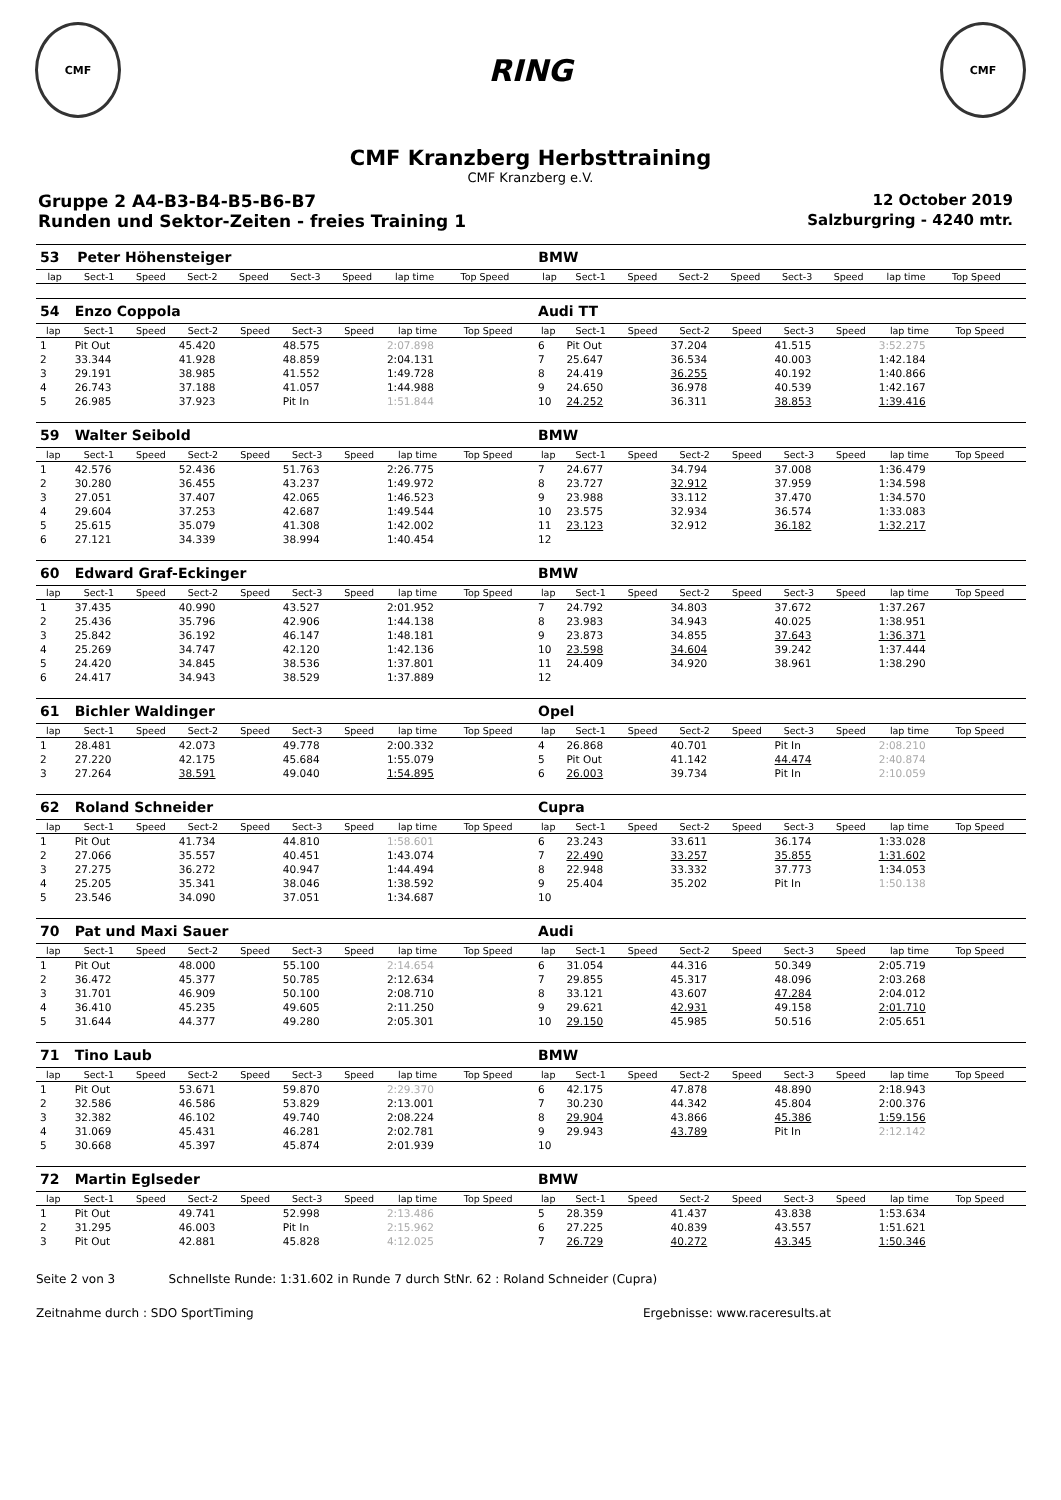CMF
RING
CMF
CMF Kranzberg Herbsttraining
CMF Kranzberg e.V.
Gruppe 2 A4-B3-B4-B5-B6-B7 12 October 2019
Runden und Sektor-Zeiten - freies Training 1 Salzburgring - 4240 mtr.
| 53 | Peter Höhensteiger | | | | | | | | | BMW | | | | | | | | | |
| lap | Sect-1 | Speed | Sect-2 | Speed | Sect-3 | Speed | lap time | Top Speed | | lap | Sect-1 | Speed | Sect-2 | Speed | Sect-3 | Speed | lap time | Top Speed | |
| 54 | Enzo Coppola | | | | | | | | | Audi TT | | | | | | | | | |
| lap | Sect-1 | Speed | Sect-2 | Speed | Sect-3 | Speed | lap time | Top Speed | | lap | Sect-1 | Speed | Sect-2 | Speed | Sect-3 | Speed | lap time | Top Speed | |
| 1 | Pit Out | | 45.420 | | 48.575 | | 2:07.898 | | | 6 | Pit Out | | 37.204 | | 41.515 | | 3:52.275 | | |
| 2 | 33.344 | | 41.928 | | 48.859 | | 2:04.131 | | | 7 | 25.647 | | 36.534 | | 40.003 | | 1:42.184 | | |
| 3 | 29.191 | | 38.985 | | 41.552 | | 1:49.728 | | | 8 | 24.419 | | 36.255 | | 40.192 | | 1:40.866 | | |
| 4 | 26.743 | | 37.188 | | 41.057 | | 1:44.988 | | | 9 | 24.650 | | 36.978 | | 40.539 | | 1:42.167 | | |
| 5 | 26.985 | | 37.923 | | Pit In | | 1:51.844 | | | 10 | 24.252 | | 36.311 | | 38.853 | | 1:39.416 | | |
| 59 | Walter Seibold | | | | | | | | | BMW | | | | | | | | | |
| lap | Sect-1 | Speed | Sect-2 | Speed | Sect-3 | Speed | lap time | Top Speed | | lap | Sect-1 | Speed | Sect-2 | Speed | Sect-3 | Speed | lap time | Top Speed | |
| 1 | 42.576 | | 52.436 | | 51.763 | | 2:26.775 | | | 7 | 24.677 | | 34.794 | | 37.008 | | 1:36.479 | | |
| 2 | 30.280 | | 36.455 | | 43.237 | | 1:49.972 | | | 8 | 23.727 | | 32.912 | | 37.959 | | 1:34.598 | | |
| 3 | 27.051 | | 37.407 | | 42.065 | | 1:46.523 | | | 9 | 23.988 | | 33.112 | | 37.470 | | 1:34.570 | | |
| 4 | 29.604 | | 37.253 | | 42.687 | | 1:49.544 | | | 10 | 23.575 | | 32.934 | | 36.574 | | 1:33.083 | | |
| 5 | 25.615 | | 35.079 | | 41.308 | | 1:42.002 | | | 11 | 23.123 | | 32.912 | | 36.182 | | 1:32.217 | | |
| 6 | 27.121 | | 34.339 | | 38.994 | | 1:40.454 | | | 12 | | | | | | | | | |
| 60 | Edward Graf-Eckinger | | | | | | | | | BMW | | | | | | | | | |
| lap | Sect-1 | Speed | Sect-2 | Speed | Sect-3 | Speed | lap time | Top Speed | | lap | Sect-1 | Speed | Sect-2 | Speed | Sect-3 | Speed | lap time | Top Speed | |
| 1 | 37.435 | | 40.990 | | 43.527 | | 2:01.952 | | | 7 | 24.792 | | 34.803 | | 37.672 | | 1:37.267 | | |
| 2 | 25.436 | | 35.796 | | 42.906 | | 1:44.138 | | | 8 | 23.983 | | 34.943 | | 40.025 | | 1:38.951 | | |
| 3 | 25.842 | | 36.192 | | 46.147 | | 1:48.181 | | | 9 | 23.873 | | 34.855 | | 37.643 | | 1:36.371 | | |
| 4 | 25.269 | | 34.747 | | 42.120 | | 1:42.136 | | | 10 | 23.598 | | 34.604 | | 39.242 | | 1:37.444 | | |
| 5 | 24.420 | | 34.845 | | 38.536 | | 1:37.801 | | | 11 | 24.409 | | 34.920 | | 38.961 | | 1:38.290 | | |
| 6 | 24.417 | | 34.943 | | 38.529 | | 1:37.889 | | | 12 | | | | | | | | | |
| 61 | Bichler Waldinger | | | | | | | | | Opel | | | | | | | | | |
| lap | Sect-1 | Speed | Sect-2 | Speed | Sect-3 | Speed | lap time | Top Speed | | lap | Sect-1 | Speed | Sect-2 | Speed | Sect-3 | Speed | lap time | Top Speed | |
| 1 | 28.481 | | 42.073 | | 49.778 | | 2:00.332 | | | 4 | 26.868 | | 40.701 | | Pit In | | 2:08.210 | | |
| 2 | 27.220 | | 42.175 | | 45.684 | | 1:55.079 | | | 5 | Pit Out | | 41.142 | | 44.474 | | 2:40.874 | | |
| 3 | 27.264 | | 38.591 | | 49.040 | | 1:54.895 | | | 6 | 26.003 | | 39.734 | | Pit In | | 2:10.059 | | |
| 62 | Roland Schneider | | | | | | | | | Cupra | | | | | | | | | |
| lap | Sect-1 | Speed | Sect-2 | Speed | Sect-3 | Speed | lap time | Top Speed | | lap | Sect-1 | Speed | Sect-2 | Speed | Sect-3 | Speed | lap time | Top Speed | |
| 1 | Pit Out | | 41.734 | | 44.810 | | 1:58.601 | | | 6 | 23.243 | | 33.611 | | 36.174 | | 1:33.028 | | |
| 2 | 27.066 | | 35.557 | | 40.451 | | 1:43.074 | | | 7 | 22.490 | | 33.257 | | 35.855 | | 1:31.602 | | |
| 3 | 27.275 | | 36.272 | | 40.947 | | 1:44.494 | | | 8 | 22.948 | | 33.332 | | 37.773 | | 1:34.053 | | |
| 4 | 25.205 | | 35.341 | | 38.046 | | 1:38.592 | | | 9 | 25.404 | | 35.202 | | Pit In | | 1:50.138 | | |
| 5 | 23.546 | | 34.090 | | 37.051 | | 1:34.687 | | | 10 | | | | | | | | | |
| 70 | Pat und Maxi Sauer | | | | | | | | | Audi | | | | | | | | | |
| lap | Sect-1 | Speed | Sect-2 | Speed | Sect-3 | Speed | lap time | Top Speed | | lap | Sect-1 | Speed | Sect-2 | Speed | Sect-3 | Speed | lap time | Top Speed | |
| 1 | Pit Out | | 48.000 | | 55.100 | | 2:14.654 | | | 6 | 31.054 | | 44.316 | | 50.349 | | 2:05.719 | | |
| 2 | 36.472 | | 45.377 | | 50.785 | | 2:12.634 | | | 7 | 29.855 | | 45.317 | | 48.096 | | 2:03.268 | | |
| 3 | 31.701 | | 46.909 | | 50.100 | | 2:08.710 | | | 8 | 33.121 | | 43.607 | | 47.284 | | 2:04.012 | | |
| 4 | 36.410 | | 45.235 | | 49.605 | | 2:11.250 | | | 9 | 29.621 | | 42.931 | | 49.158 | | 2:01.710 | | |
| 5 | 31.644 | | 44.377 | | 49.280 | | 2:05.301 | | | 10 | 29.150 | | 45.985 | | 50.516 | | 2:05.651 | | |
| 71 | Tino Laub | | | | | | | | | BMW | | | | | | | | | |
| lap | Sect-1 | Speed | Sect-2 | Speed | Sect-3 | Speed | lap time | Top Speed | | lap | Sect-1 | Speed | Sect-2 | Speed | Sect-3 | Speed | lap time | Top Speed | |
| 1 | Pit Out | | 53.671 | | 59.870 | | 2:29.370 | | | 6 | 42.175 | | 47.878 | | 48.890 | | 2:18.943 | | |
| 2 | 32.586 | | 46.586 | | 53.829 | | 2:13.001 | | | 7 | 30.230 | | 44.342 | | 45.804 | | 2:00.376 | | |
| 3 | 32.382 | | 46.102 | | 49.740 | | 2:08.224 | | | 8 | 29.904 | | 43.866 | | 45.386 | | 1:59.156 | | |
| 4 | 31.069 | | 45.431 | | 46.281 | | 2:02.781 | | | 9 | 29.943 | | 43.789 | | Pit In | | 2:12.142 | | |
| 5 | 30.668 | | 45.397 | | 45.874 | | 2:01.939 | | | 10 | | | | | | | | | |
| 72 | Martin Eglseder | | | | | | | | | BMW | | | | | | | | | |
| lap | Sect-1 | Speed | Sect-2 | Speed | Sect-3 | Speed | lap time | Top Speed | | lap | Sect-1 | Speed | Sect-2 | Speed | Sect-3 | Speed | lap time | Top Speed | |
| 1 | Pit Out | | 49.741 | | 52.998 | | 2:13.486 | | | 5 | 28.359 | | 41.437 | | 43.838 | | 1:53.634 | | |
| 2 | 31.295 | | 46.003 | | Pit In | | 2:15.962 | | | 6 | 27.225 | | 40.839 | | 43.557 | | 1:51.621 | | |
| 3 | Pit Out | | 42.881 | | 45.828 | | 4:12.025 | | | 7 | 26.729 | | 40.272 | | 43.345 | | 1:50.346 | | |
Seite 2 von 3 Schnellste Runde: 1:31.602 in Runde 7 durch StNr. 62 : Roland Schneider (Cupra)
Zeitnahme durch : SDO SportTiming Ergebnisse: www.raceresults.at